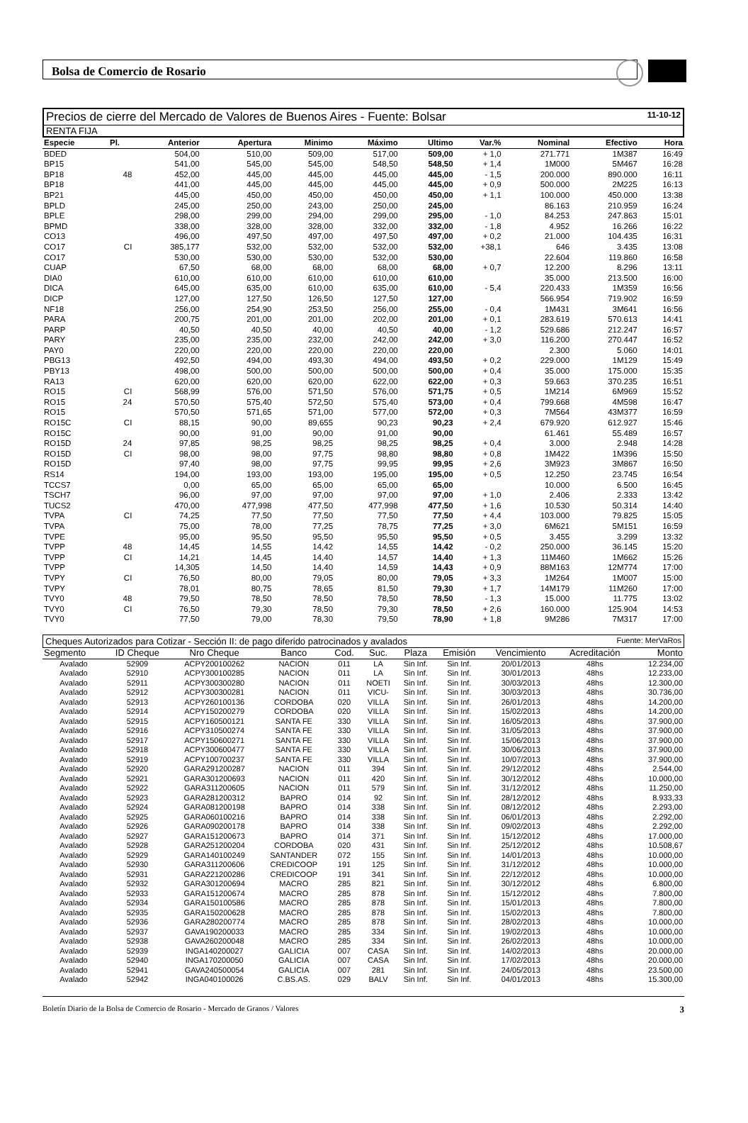Bolsa de Comercio de Rosario
Precios de cierre del Mercado de Valores de Buenos Aires - Fuente: Bolsar 11-10-12
RENTA FIJA
| Especie | Pl. | Anterior | Apertura | Minimo | Máximo | Ultimo | Var.% | Nominal | Efectivo | Hora |
| --- | --- | --- | --- | --- | --- | --- | --- | --- | --- | --- |
| BDED | | 504,00 | 510,00 | 509,00 | 517,00 | 509,00 | + 1,0 | 271.771 | 1M387 | 16:49 |
| BP15 | | 541,00 | 545,00 | 545,00 | 548,50 | 548,50 | + 1,4 | 1M000 | 5M467 | 16:28 |
| BP18 | 48 | 452,00 | 445,00 | 445,00 | 445,00 | 445,00 | - 1,5 | 200.000 | 890.000 | 16:11 |
| BP18 | | 441,00 | 445,00 | 445,00 | 445,00 | 445,00 | + 0,9 | 500.000 | 2M225 | 16:13 |
| BP21 | | 445,00 | 450,00 | 450,00 | 450,00 | 450,00 | + 1,1 | 100.000 | 450.000 | 13:38 |
| BPLD | | 245,00 | 250,00 | 243,00 | 250,00 | 245,00 | | 86.163 | 210.959 | 16:24 |
| BPLE | | 298,00 | 299,00 | 294,00 | 299,00 | 295,00 | - 1,0 | 84.253 | 247.863 | 15:01 |
| BPMD | | 338,00 | 328,00 | 328,00 | 332,00 | 332,00 | - 1,8 | 4.952 | 16.266 | 16:22 |
| CO13 | | 496,00 | 497,50 | 497,00 | 497,50 | 497,00 | + 0,2 | 21.000 | 104.435 | 16:31 |
| CO17 | CI | 385,177 | 532,00 | 532,00 | 532,00 | 532,00 | +38,1 | 646 | 3.435 | 13:08 |
| CO17 | | 530,00 | 530,00 | 530,00 | 532,00 | 530,00 | | 22.604 | 119.860 | 16:58 |
| CUAP | | 67,50 | 68,00 | 68,00 | 68,00 | 68,00 | + 0,7 | 12.200 | 8.296 | 13:11 |
| DIA0 | | 610,00 | 610,00 | 610,00 | 610,00 | 610,00 | | 35.000 | 213.500 | 16:00 |
| DICA | | 645,00 | 635,00 | 610,00 | 635,00 | 610,00 | - 5,4 | 220.433 | 1M359 | 16:56 |
| DICP | | 127,00 | 127,50 | 126,50 | 127,50 | 127,00 | | 566.954 | 719.902 | 16:59 |
| NF18 | | 256,00 | 254,90 | 253,50 | 256,00 | 255,00 | - 0,4 | 1M431 | 3M641 | 16:56 |
| PARA | | 200,75 | 201,00 | 201,00 | 202,00 | 201,00 | + 0,1 | 283.619 | 570.613 | 14:41 |
| PARP | | 40,50 | 40,50 | 40,00 | 40,50 | 40,00 | - 1,2 | 529.686 | 212.247 | 16:57 |
| PARY | | 235,00 | 235,00 | 232,00 | 242,00 | 242,00 | + 3,0 | 116.200 | 270.447 | 16:52 |
| PAY0 | | 220,00 | 220,00 | 220,00 | 220,00 | 220,00 | | 2.300 | 5.060 | 14:01 |
| PBG13 | | 492,50 | 494,00 | 493,30 | 494,00 | 493,50 | + 0,2 | 229.000 | 1M129 | 15:49 |
| PBY13 | | 498,00 | 500,00 | 500,00 | 500,00 | 500,00 | + 0,4 | 35.000 | 175.000 | 15:35 |
| RA13 | | 620,00 | 620,00 | 620,00 | 622,00 | 622,00 | + 0,3 | 59.663 | 370.235 | 16:51 |
| RO15 | CI | 568,99 | 576,00 | 571,50 | 576,00 | 571,75 | + 0,5 | 1M214 | 6M969 | 15:52 |
| RO15 | 24 | 570,50 | 575,40 | 572,50 | 575,40 | 573,00 | + 0,4 | 799.668 | 4M598 | 16:47 |
| RO15 | | 570,50 | 571,65 | 571,00 | 577,00 | 572,00 | + 0,3 | 7M564 | 43M377 | 16:59 |
| RO15C | CI | 88,15 | 90,00 | 89,655 | 90,23 | 90,23 | + 2,4 | 679.920 | 612.927 | 15:46 |
| RO15C | | 90,00 | 91,00 | 90,00 | 91,00 | 90,00 | | 61.461 | 55.489 | 16:57 |
| RO15D | 24 | 97,85 | 98,25 | 98,25 | 98,25 | 98,25 | + 0,4 | 3.000 | 2.948 | 14:28 |
| RO15D | CI | 98,00 | 98,00 | 97,75 | 98,80 | 98,80 | + 0,8 | 1M422 | 1M396 | 15:50 |
| RO15D | | 97,40 | 98,00 | 97,75 | 99,95 | 99,95 | + 2,6 | 3M923 | 3M867 | 16:50 |
| RS14 | | 194,00 | 193,00 | 193,00 | 195,00 | 195,00 | + 0,5 | 12.250 | 23.745 | 16:54 |
| TCCS7 | | 0,00 | 65,00 | 65,00 | 65,00 | 65,00 | | 10.000 | 6.500 | 16:45 |
| TSCH7 | | 96,00 | 97,00 | 97,00 | 97,00 | 97,00 | + 1,0 | 2.406 | 2.333 | 13:42 |
| TUCS2 | | 470,00 | 477,998 | 477,50 | 477,998 | 477,50 | + 1,6 | 10.530 | 50.314 | 14:40 |
| TVPA | CI | 74,25 | 77,50 | 77,50 | 77,50 | 77,50 | + 4,4 | 103.000 | 79.825 | 15:05 |
| TVPA | | 75,00 | 78,00 | 77,25 | 78,75 | 77,25 | + 3,0 | 6M621 | 5M151 | 16:59 |
| TVPE | | 95,00 | 95,50 | 95,50 | 95,50 | 95,50 | + 0,5 | 3.455 | 3.299 | 13:32 |
| TVPP | 48 | 14,45 | 14,55 | 14,42 | 14,55 | 14,42 | - 0,2 | 250.000 | 36.145 | 15:20 |
| TVPP | CI | 14,21 | 14,45 | 14,40 | 14,57 | 14,40 | + 1,3 | 11M460 | 1M662 | 15:26 |
| TVPP | | 14,305 | 14,50 | 14,40 | 14,59 | 14,43 | + 0,9 | 88M163 | 12M774 | 17:00 |
| TVPY | CI | 76,50 | 80,00 | 79,05 | 80,00 | 79,05 | + 3,3 | 1M264 | 1M007 | 15:00 |
| TVPY | | 78,01 | 80,75 | 78,65 | 81,50 | 79,30 | + 1,7 | 14M179 | 11M260 | 17:00 |
| TVY0 | 48 | 79,50 | 78,50 | 78,50 | 78,50 | 78,50 | - 1,3 | 15.000 | 11.775 | 13:02 |
| TVY0 | CI | 76,50 | 79,30 | 78,50 | 79,30 | 78,50 | + 2,6 | 160.000 | 125.904 | 14:53 |
| TVY0 | | 77,50 | 79,00 | 78,30 | 79,50 | 78,90 | + 1,8 | 9M286 | 7M317 | 17:00 |
Cheques Autorizados para Cotizar - Sección II: de pago diferido patrocinados y avalados Fuente: MerVaRos
| Segmento | ID Cheque | Nro Cheque | Banco | Cod. | Suc. | Plaza | Emisión | Vencimiento | Acreditación | Monto |
| --- | --- | --- | --- | --- | --- | --- | --- | --- | --- | --- |
| Avalado | 52909 | ACPY200100262 | NACION | 011 | LA | Sin Inf. | Sin Inf. | 20/01/2013 | 48hs | 12.234,00 |
| Avalado | 52910 | ACPY300100285 | NACION | 011 | LA | Sin Inf. | Sin Inf. | 30/01/2013 | 48hs | 12.233,00 |
| Avalado | 52911 | ACPY300300280 | NACION | 011 | NOETI | Sin Inf. | Sin Inf. | 30/03/2013 | 48hs | 12.300,00 |
| Avalado | 52912 | ACPY300300281 | NACION | 011 | VICU- | Sin Inf. | Sin Inf. | 30/03/2013 | 48hs | 30.736,00 |
| Avalado | 52913 | ACPY260100136 | CORDOBA | 020 | VILLA | Sin Inf. | Sin Inf. | 26/01/2013 | 48hs | 14.200,00 |
| Avalado | 52914 | ACPY150200279 | CORDOBA | 020 | VILLA | Sin Inf. | Sin Inf. | 15/02/2013 | 48hs | 14.200,00 |
| Avalado | 52915 | ACPY160500121 | SANTA FE | 330 | VILLA | Sin Inf. | Sin Inf. | 16/05/2013 | 48hs | 37.900,00 |
| Avalado | 52916 | ACPY310500274 | SANTA FE | 330 | VILLA | Sin Inf. | Sin Inf. | 31/05/2013 | 48hs | 37.900,00 |
| Avalado | 52917 | ACPY150600271 | SANTA FE | 330 | VILLA | Sin Inf. | Sin Inf. | 15/06/2013 | 48hs | 37.900,00 |
| Avalado | 52918 | ACPY300600477 | SANTA FE | 330 | VILLA | Sin Inf. | Sin Inf. | 30/06/2013 | 48hs | 37.900,00 |
| Avalado | 52919 | ACPY100700237 | SANTA FE | 330 | VILLA | Sin Inf. | Sin Inf. | 10/07/2013 | 48hs | 37.900,00 |
| Avalado | 52920 | GARA291200287 | NACION | 011 | 394 | Sin Inf. | Sin Inf. | 29/12/2012 | 48hs | 2.544,00 |
| Avalado | 52921 | GARA301200693 | NACION | 011 | 420 | Sin Inf. | Sin Inf. | 30/12/2012 | 48hs | 10.000,00 |
| Avalado | 52922 | GARA311200605 | NACION | 011 | 579 | Sin Inf. | Sin Inf. | 31/12/2012 | 48hs | 11.250,00 |
| Avalado | 52923 | GARA281200312 | BAPRO | 014 | 92 | Sin Inf. | Sin Inf. | 28/12/2012 | 48hs | 8.933,33 |
| Avalado | 52924 | GARA081200198 | BAPRO | 014 | 338 | Sin Inf. | Sin Inf. | 08/12/2012 | 48hs | 2.293,00 |
| Avalado | 52925 | GARA060100216 | BAPRO | 014 | 338 | Sin Inf. | Sin Inf. | 06/01/2013 | 48hs | 2.292,00 |
| Avalado | 52926 | GARA090200178 | BAPRO | 014 | 338 | Sin Inf. | Sin Inf. | 09/02/2013 | 48hs | 2.292,00 |
| Avalado | 52927 | GARA151200673 | BAPRO | 014 | 371 | Sin Inf. | Sin Inf. | 15/12/2012 | 48hs | 17.000,00 |
| Avalado | 52928 | GARA251200204 | CORDOBA | 020 | 431 | Sin Inf. | Sin Inf. | 25/12/2012 | 48hs | 10.508,67 |
| Avalado | 52929 | GARA140100249 | SANTANDER | 072 | 155 | Sin Inf. | Sin Inf. | 14/01/2013 | 48hs | 10.000,00 |
| Avalado | 52930 | GARA311200606 | CREDICOOP | 191 | 125 | Sin Inf. | Sin Inf. | 31/12/2012 | 48hs | 10.000,00 |
| Avalado | 52931 | GARA221200286 | CREDICOOP | 191 | 341 | Sin Inf. | Sin Inf. | 22/12/2012 | 48hs | 10.000,00 |
| Avalado | 52932 | GARA301200694 | MACRO | 285 | 821 | Sin Inf. | Sin Inf. | 30/12/2012 | 48hs | 6.800,00 |
| Avalado | 52933 | GARA151200674 | MACRO | 285 | 878 | Sin Inf. | Sin Inf. | 15/12/2012 | 48hs | 7.800,00 |
| Avalado | 52934 | GARA150100586 | MACRO | 285 | 878 | Sin Inf. | Sin Inf. | 15/01/2013 | 48hs | 7.800,00 |
| Avalado | 52935 | GARA150200628 | MACRO | 285 | 878 | Sin Inf. | Sin Inf. | 15/02/2013 | 48hs | 7.800,00 |
| Avalado | 52936 | GARA280200774 | MACRO | 285 | 878 | Sin Inf. | Sin Inf. | 28/02/2013 | 48hs | 10.000,00 |
| Avalado | 52937 | GAVA190200033 | MACRO | 285 | 334 | Sin Inf. | Sin Inf. | 19/02/2013 | 48hs | 10.000,00 |
| Avalado | 52938 | GAVA260200048 | MACRO | 285 | 334 | Sin Inf. | Sin Inf. | 26/02/2013 | 48hs | 10.000,00 |
| Avalado | 52939 | INGA140200027 | GALICIA | 007 | CASA | Sin Inf. | Sin Inf. | 14/02/2013 | 48hs | 20.000,00 |
| Avalado | 52940 | INGA170200050 | GALICIA | 007 | CASA | Sin Inf. | Sin Inf. | 17/02/2013 | 48hs | 20.000,00 |
| Avalado | 52941 | GAVA240500054 | GALICIA | 007 | 281 | Sin Inf. | Sin Inf. | 24/05/2013 | 48hs | 23.500,00 |
| Avalado | 52942 | INGA040100026 | C.BS.AS. | 029 | BALV | Sin Inf. | Sin Inf. | 04/01/2013 | 48hs | 15.300,00 |
Boletín Diario de la Bolsa de Comercio de Rosario - Mercado de Granos / Valores 3